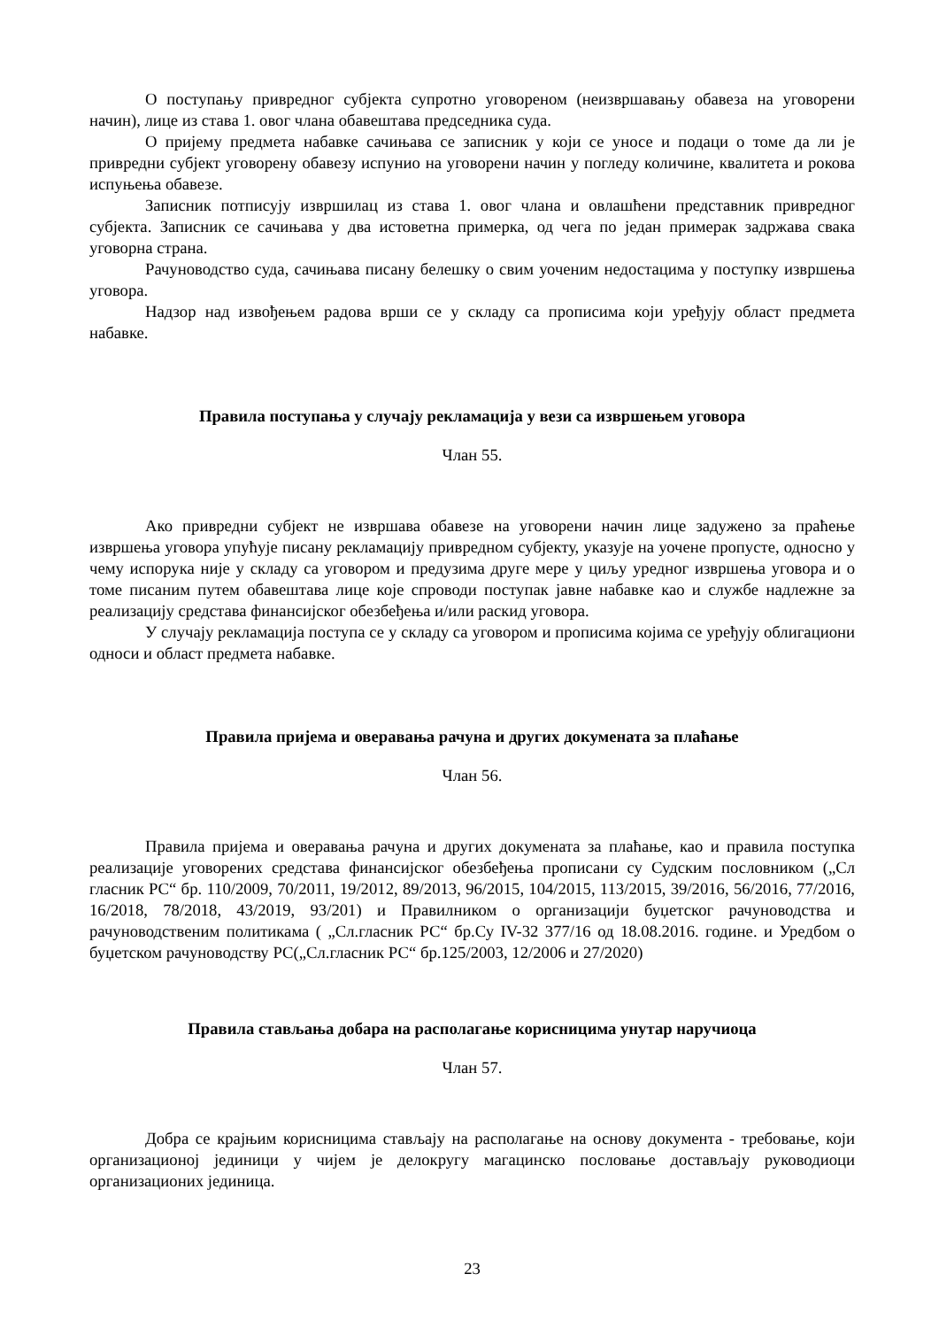О поступању привредног субјекта супротно уговореном (неизвршавању обавеза на уговорени начин), лице из става 1. овог члана обавештава председника суда.
О пријему предмета набавке сачињава се записник у који се уносе и подаци о томе да ли је привредни субјект уговорену обавезу испунио на уговорени начин у погледу количине, квалитета и рокова испуњења обавезе.
Записник потписују извршилац из става 1. овог члана и овлашћени представник привредног субјекта. Записник се сачињава у два истоветна примерка, од чега по један примерак задржава свака уговорна страна.
Рачуноводство суда, сачињава писану белешку о свим уоченим недостацима у поступку извршења уговора.
Надзор над извођењем радова врши се у складу са прописима који уређују област предмета набавке.
Правила поступања у случају рекламација у вези са извршењем уговора
Члан 55.
Ако привредни субјект не извршава обавезе на уговорени начин лице задужено за праћење извршења уговора упућује писану рекламацију привредном субјекту, указује на уочене пропусте, односно у чему испорука није у складу са уговором и предузима друге мере у циљу уредног извршења уговора и о томе писаним путем обавештава лице које спроводи поступак јавне набавке као и службе надлежне за реализацију средстава финансијског обезбеђења и/или раскид уговора.
У случају рекламација поступа се у складу са уговором и прописима којима се уређују облигациони односи и област предмета набавке.
Правила пријема и оверавања рачуна и других докумената за плаћање
Члан 56.
Правила пријема и оверавања рачуна и других докумената за плаћање, као и правила поступка реализације уговорених средстава финансијског обезбеђења прописани су Судским пословником („Сл гласник РС“ бр. 110/2009, 70/2011, 19/2012, 89/2013, 96/2015, 104/2015, 113/2015, 39/2016, 56/2016, 77/2016, 16/2018, 78/2018, 43/2019, 93/201) и Правилником о организацији буџетског рачуноводства и рачуноводственим политикама ( „Сл.гласник РС“ бр.Су IV-32 377/16 од 18.08.2016. године. и Уредбом о буџетском рачуноводству РС(„Сл.гласник РС“ бр.125/2003, 12/2006 и 27/2020)
Правила стављања добара на располагање корисницима унутар наручиоца
Члан 57.
Добра се крајњим корисницима стављају на располагање на основу документа - требовање, који организационој јединици у чијем је делокругу магацинско пословање достављају руководиоци организационих јединица.
23